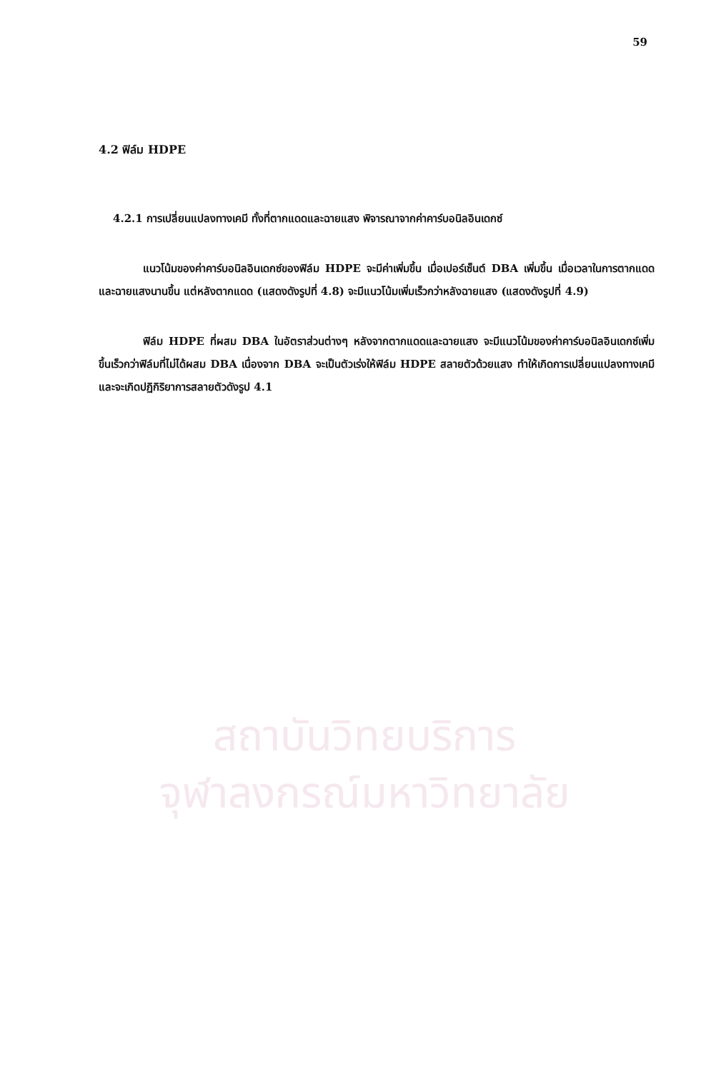59
สถาบันวิทยบริการ
จุฬาลงกรณ์มหาวิทยาลัย
4.2 ฟิล์ม HDPE
4.2.1 การเปลี่ยนแปลงทางเคมี ทั้งที่ตากแดดและฉายแสง พิจารณาจากค่าคาร์บอนิลอินเดกซ์
แนวโน้มของค่าคาร์บอนิลอินเดกซ์ของฟิล์ม HDPE จะมีค่าเพิ่มขึ้น เมื่อเปอร์เซ็นต์ DBA เพิ่มขึ้น เมื่อเวลาในการตากแดด และฉายแสงนานขึ้น แต่หลังตากแดด (แสดงดังรูปที่ 4.8) จะมีแนวโน้มเพิ่มเร็วกว่าหลังฉายแสง (แสดงดังรูปที่ 4.9)
ฟิล์ม HDPE ที่ผสม DBA ในอัตราส่วนต่างๆ หลังจากตากแดดและฉายแสง จะมีแนวโน้มของค่าคาร์บอนิลอินเดกซ์เพิ่มขึ้นเร็วกว่าฟิล์มที่ไม่ได้ผสม DBA เนื่องจาก DBA จะเป็นตัวเร่งให้ฟิล์ม HDPE สลายตัวด้วยแสง ทำให้เกิดการเปลี่ยนแปลงทางเคมี และจะเกิดปฏิกิริยาการสลายตัวดังรูป 4.1